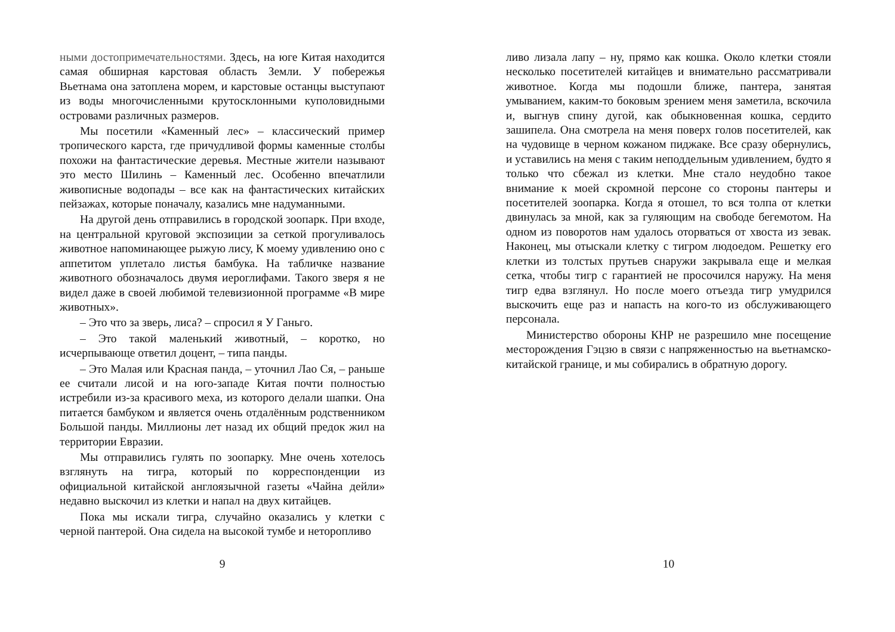ными достопримечательностями. Здесь, на юге Китая находится самая обширная карстовая область Земли. У побережья Вьетнама она затоплена морем, и карстовые останцы выступают из воды многочисленными крутосклонными куполовидными островами различных размеров.
Мы посетили «Каменный лес» – классический пример тропического карста, где причудливой формы каменные столбы похожи на фантастические деревья. Местные жители называют это место Шилинь – Каменный лес. Особенно впечатлили живописные водопады – все как на фантастических китайских пейзажах, которые поначалу, казались мне надуманными.
На другой день отправились в городской зоопарк. При входе, на центральной круговой экспозиции за сеткой прогуливалось животное напоминающее рыжую лису, К моему удивлению оно с аппетитом уплетало листья бамбука. На табличке название животного обозначалось двумя иероглифами. Такого зверя я не видел даже в своей любимой телевизионной программе «В мире животных».
– Это что за зверь, лиса? – спросил я У Ганьго.
– Это такой маленький животный, – коротко, но исчерпывающе ответил доцент, – типа панды.
– Это Малая или Красная панда, – уточнил Лао Ся, – раньше ее считали лисой и на юго-западе Китая почти полностью истребили из-за красивого меха, из которого делали шапки. Она питается бамбуком и является очень отдалённым родственником Большой панды. Миллионы лет назад их общий предок жил на территории Евразии.
Мы отправились гулять по зоопарку. Мне очень хотелось взглянуть на тигра, который по корреспонденции из официальной китайской англоязычной газеты «Чайна дейли» недавно выскочил из клетки и напал на двух китайцев.
Пока мы искали тигра, случайно оказались у клетки с черной пантерой. Она сидела на высокой тумбе и неторопливо
9
ливо лизала лапу – ну, прямо как кошка. Около клетки стояли несколько посетителей китайцев и внимательно рассматривали животное. Когда мы подошли ближе, пантера, занятая умыванием, каким-то боковым зрением меня заметила, вскочила и, выгнув спину дугой, как обыкновенная кошка, сердито зашипела. Она смотрела на меня поверх голов посетителей, как на чудовище в черном кожаном пиджаке. Все сразу обернулись, и уставились на меня с таким неподдельным удивлением, будто я только что сбежал из клетки. Мне стало неудобно такое внимание к моей скромной персоне со стороны пантеры и посетителей зоопарка. Когда я отошел, то вся толпа от клетки двинулась за мной, как за гуляющим на свободе бегемотом. На одном из поворотов нам удалось оторваться от хвоста из зевак. Наконец, мы отыскали клетку с тигром людоедом. Решетку его клетки из толстых прутьев снаружи закрывала еще и мелкая сетка, чтобы тигр с гарантией не просочился наружу. На меня тигр едва взглянул. Но после моего отъезда тигр умудрился выскочить еще раз и напасть на кого-то из обслуживающего персонала.
Министерство обороны КНР не разрешило мне посещение месторождения Гэцзю в связи с напряженностью на вьетнамско-китайской границе, и мы собирались в обратную дорогу.
10